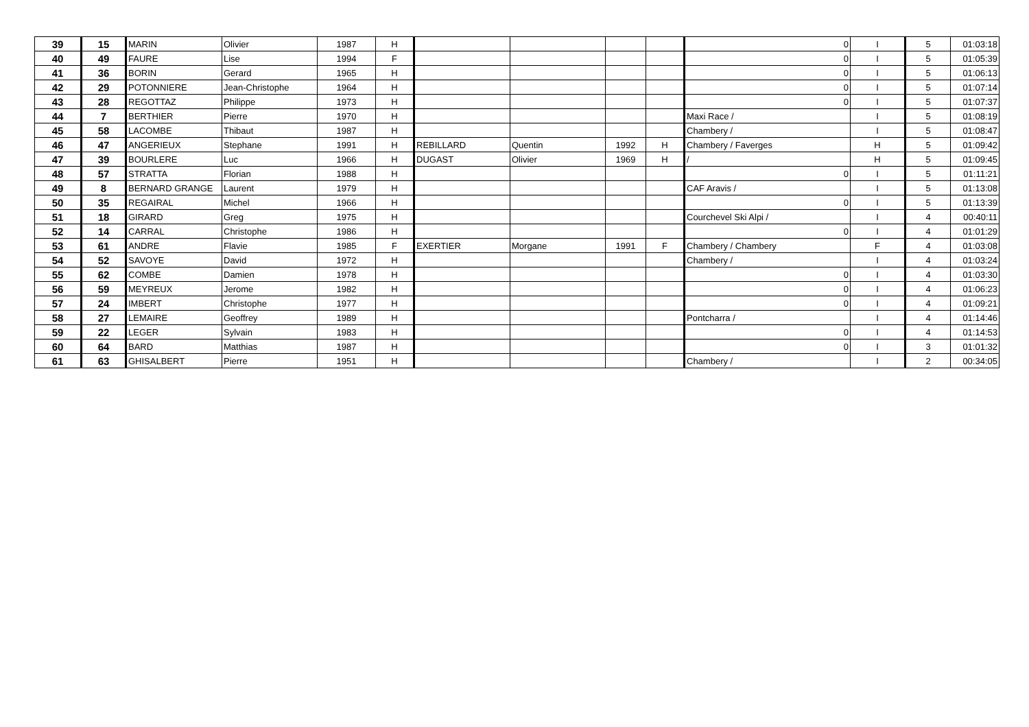| 39 | 15 | MARIN | Olivier | 1987 | H | | | | | 0 | I | 5 | 01:03:18 |
| 40 | 49 | FAURE | Lise | 1994 | F | | | | | 0 | I | 5 | 01:05:39 |
| 41 | 36 | BORIN | Gerard | 1965 | H | | | | | 0 | I | 5 | 01:06:13 |
| 42 | 29 | POTONNIERE | Jean-Christophe | 1964 | H | | | | | 0 | I | 5 | 01:07:14 |
| 43 | 28 | REGOTTAZ | Philippe | 1973 | H | | | | | 0 | I | 5 | 01:07:37 |
| 44 | 7 | BERTHIER | Pierre | 1970 | H | | | | | Maxi Race / | I | 5 | 01:08:19 |
| 45 | 58 | LACOMBE | Thibaut | 1987 | H | | | | | Chambery / | I | 5 | 01:08:47 |
| 46 | 47 | ANGERIEUX | Stephane | 1991 | H | REBILLARD | Quentin | 1992 | H | Chambery / Faverges | H | 5 | 01:09:42 |
| 47 | 39 | BOURLERE | Luc | 1966 | H | DUGAST | Olivier | 1969 | H | / | H | 5 | 01:09:45 |
| 48 | 57 | STRATTA | Florian | 1988 | H | | | | | 0 | I | 5 | 01:11:21 |
| 49 | 8 | BERNARD GRANGE | Laurent | 1979 | H | | | | | CAF Aravis / | I | 5 | 01:13:08 |
| 50 | 35 | REGAIRAL | Michel | 1966 | H | | | | | 0 | I | 5 | 01:13:39 |
| 51 | 18 | GIRARD | Greg | 1975 | H | | | | | Courchevel Ski Alpi / | I | 4 | 00:40:11 |
| 52 | 14 | CARRAL | Christophe | 1986 | H | | | | | 0 | I | 4 | 01:01:29 |
| 53 | 61 | ANDRE | Flavie | 1985 | F | EXERTIER | Morgane | 1991 | F | Chambery / Chambery | F | 4 | 01:03:08 |
| 54 | 52 | SAVOYE | David | 1972 | H | | | | | Chambery / | I | 4 | 01:03:24 |
| 55 | 62 | COMBE | Damien | 1978 | H | | | | | 0 | I | 4 | 01:03:30 |
| 56 | 59 | MEYREUX | Jerome | 1982 | H | | | | | 0 | I | 4 | 01:06:23 |
| 57 | 24 | IMBERT | Christophe | 1977 | H | | | | | 0 | I | 4 | 01:09:21 |
| 58 | 27 | LEMAIRE | Geoffrey | 1989 | H | | | | | Pontcharra / | I | 4 | 01:14:46 |
| 59 | 22 | LEGER | Sylvain | 1983 | H | | | | | 0 | I | 4 | 01:14:53 |
| 60 | 64 | BARD | Matthias | 1987 | H | | | | | 0 | I | 3 | 01:01:32 |
| 61 | 63 | GHISALBERT | Pierre | 1951 | H | | | | | Chambery / | I | 2 | 00:34:05 |